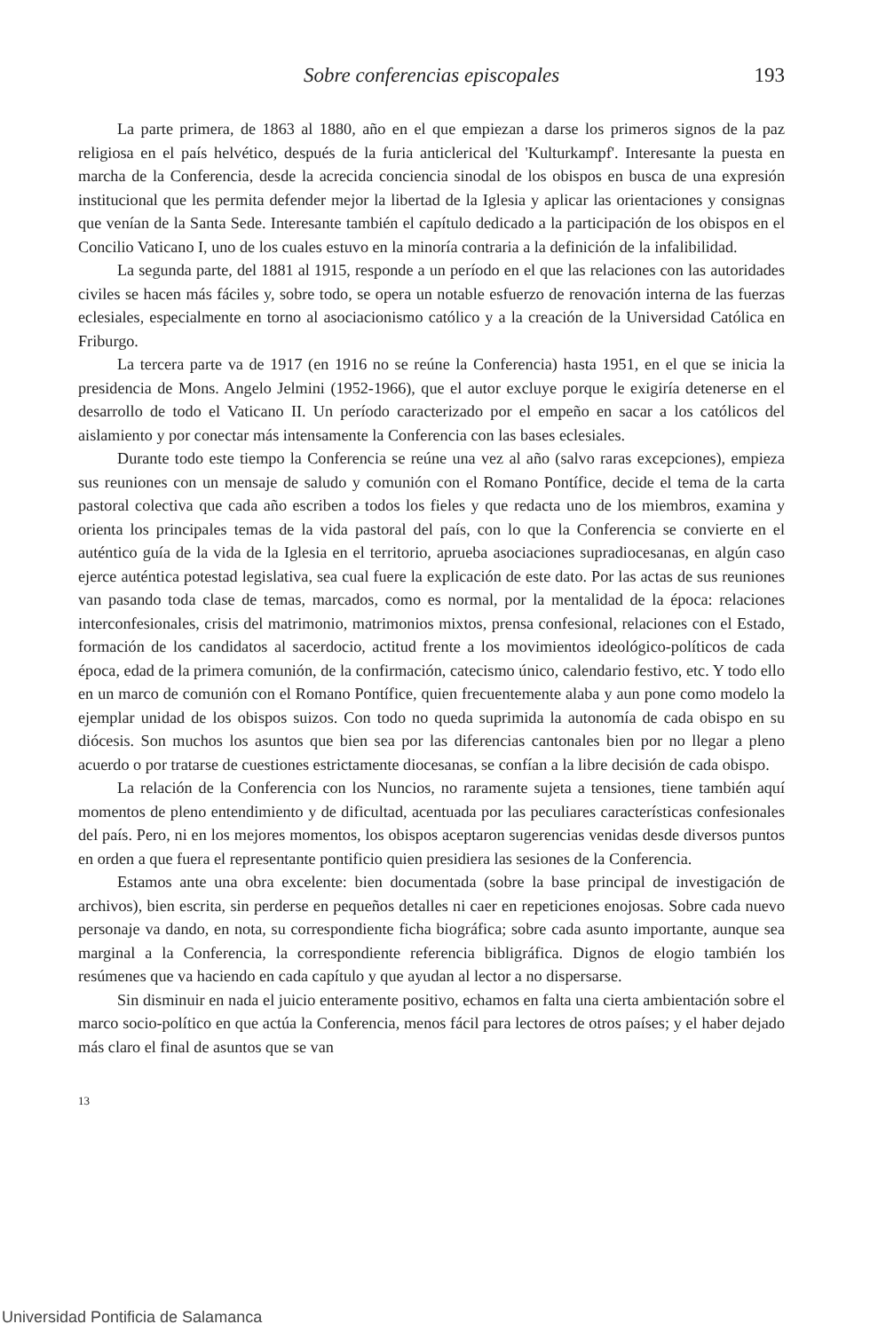Sobre conferencias episcopales 193
La parte primera, de 1863 al 1880, año en el que empiezan a darse los primeros signos de la paz religiosa en el país helvético, después de la furia anticlerical del 'Kulturkampf'. Interesante la puesta en marcha de la Conferencia, desde la acrecida conciencia sinodal de los obispos en busca de una expresión institucional que les permita defender mejor la libertad de la Iglesia y aplicar las orientaciones y consignas que venían de la Santa Sede. Interesante también el capítulo dedicado a la participación de los obispos en el Concilio Vaticano I, uno de los cuales estuvo en la minoría contraria a la definición de la infalibilidad.
La segunda parte, del 1881 al 1915, responde a un período en el que las relaciones con las autoridades civiles se hacen más fáciles y, sobre todo, se opera un notable esfuerzo de renovación interna de las fuerzas eclesiales, especialmente en torno al asociacionismo católico y a la creación de la Universidad Católica en Friburgo.
La tercera parte va de 1917 (en 1916 no se reúne la Conferencia) hasta 1951, en el que se inicia la presidencia de Mons. Angelo Jelmini (1952-1966), que el autor excluye porque le exigiría detenerse en el desarrollo de todo el Vaticano II. Un período caracterizado por el empeño en sacar a los católicos del aislamiento y por conectar más intensamente la Conferencia con las bases eclesiales.
Durante todo este tiempo la Conferencia se reúne una vez al año (salvo raras excepciones), empieza sus reuniones con un mensaje de saludo y comunión con el Romano Pontífice, decide el tema de la carta pastoral colectiva que cada año escriben a todos los fieles y que redacta uno de los miembros, examina y orienta los principales temas de la vida pastoral del país, con lo que la Conferencia se convierte en el auténtico guía de la vida de la Iglesia en el territorio, aprueba asociaciones supradiocesanas, en algún caso ejerce auténtica potestad legislativa, sea cual fuere la explicación de este dato. Por las actas de sus reuniones van pasando toda clase de temas, marcados, como es normal, por la mentalidad de la época: relaciones interconfesionales, crisis del matrimonio, matrimonios mixtos, prensa confesional, relaciones con el Estado, formación de los candidatos al sacerdocio, actitud frente a los movimientos ideológico-políticos de cada época, edad de la primera comunión, de la confirmación, catecismo único, calendario festivo, etc. Y todo ello en un marco de comunión con el Romano Pontífice, quien frecuentemente alaba y aun pone como modelo la ejemplar unidad de los obispos suizos. Con todo no queda suprimida la autonomía de cada obispo en su diócesis. Son muchos los asuntos que bien sea por las diferencias cantonales bien por no llegar a pleno acuerdo o por tratarse de cuestiones estrictamente diocesanas, se confían a la libre decisión de cada obispo.
La relación de la Conferencia con los Nuncios, no raramente sujeta a tensiones, tiene también aquí momentos de pleno entendimiento y de dificultad, acentuada por las peculiares características confesionales del país. Pero, ni en los mejores momentos, los obispos aceptaron sugerencias venidas desde diversos puntos en orden a que fuera el representante pontificio quien presidiera las sesiones de la Conferencia.
Estamos ante una obra excelente: bien documentada (sobre la base principal de investigación de archivos), bien escrita, sin perderse en pequeños detalles ni caer en repeticiones enojosas. Sobre cada nuevo personaje va dando, en nota, su correspondiente ficha biográfica; sobre cada asunto importante, aunque sea marginal a la Conferencia, la correspondiente referencia bibligráfica. Dignos de elogio también los resúmenes que va haciendo en cada capítulo y que ayudan al lector a no dispersarse.
Sin disminuir en nada el juicio enteramente positivo, echamos en falta una cierta ambientación sobre el marco socio-político en que actúa la Conferencia, menos fácil para lectores de otros países; y el haber dejado más claro el final de asuntos que se van
13
Universidad Pontificia de Salamanca